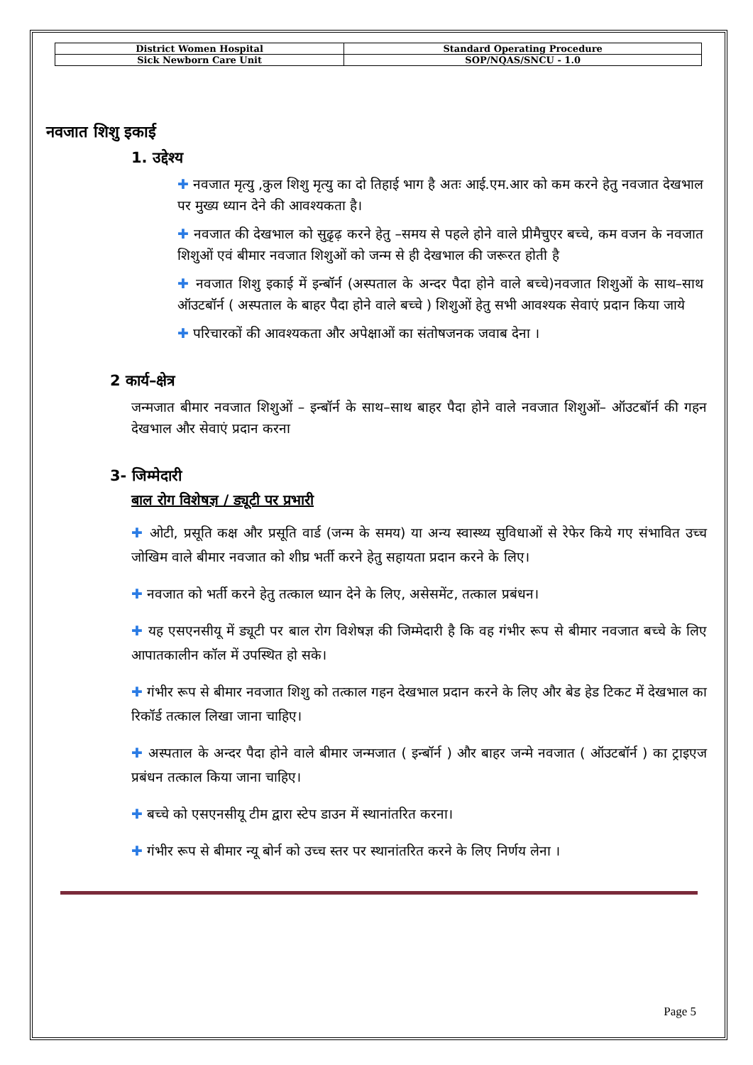| District Women Hospital | Standard Operating Procedure |
| Sick Newborn Care Unit | SOP/NQAS/SNCU - 1.0 |
नवजात शिशु इकाई
1. उद्देश्य
✚ नवजात मृत्यु ,कुल शिशु मृत्यु का दो तिहाई भाग है अतः आई.एम.आर को कम करने हेतु नवजात देखभाल पर मुख्य ध्यान देने की आवश्यकता है।
✚ नवजात की देखभाल को सुढ़ृढ़ करने हेतु –समय से पहले होने वाले प्रीमैचुएर बच्चे, कम वजन के नवजात शिशुओं एवं बीमार नवजात शिशुओं को जन्म से ही देखभाल की जरूरत होती है
✚ नवजात शिशु इकाई में इन्बॉर्न (अस्पताल के अन्दर पैदा होने वाले बच्चे)नवजात शिशुओं के साथ–साथ ऑउटबॉर्न ( अस्पताल के बाहर पैदा होने वाले बच्चे ) शिशुओं हेतु सभी आवश्यक सेवाएं प्रदान किया जाये
✚ परिचारकों की आवश्यकता और अपेक्षाओं का संतोषजनक जवाब देना ।
2 कार्य–क्षेत्र
जन्मजात बीमार नवजात शिशुओं – इन्बॉर्न के साथ–साथ बाहर पैदा होने वाले नवजात शिशुओं– ऑउटबॉर्न की गहन देखभाल और सेवाएं प्रदान करना
3- जिम्मेदारी
बाल रोग विशेषज्ञ / ड्यूटी पर प्रभारी
✚ ओटी, प्रसूति कक्ष और प्रसूति वार्ड (जन्म के समय) या अन्य स्वास्थ्य सुविधाओं से रेफेर किये गए संभावित उच्च जोखिम वाले बीमार नवजात को शीघ्र भर्ती करने हेतु सहायता प्रदान करने के लिए।
✚ नवजात को भर्ती करने हेतु तत्काल ध्यान देने के लिए, असेसमेंट, तत्काल प्रबंधन।
✚ यह एसएनसीयू में ड्यूटी पर बाल रोग विशेषज्ञ की जिम्मेदारी है कि वह गंभीर रूप से बीमार नवजात बच्चे के लिए आपातकालीन कॉल में उपस्थित हो सके।
✚ गंभीर रूप से बीमार नवजात शिशु को तत्काल गहन देखभाल प्रदान करने के लिए और बेड हेड टिकट में देखभाल का रिकॉर्ड तत्काल लिखा जाना चाहिए।
✚ अस्पताल के अन्दर पैदा होने वाले बीमार जन्मजात ( इन्बॉर्न ) और बाहर जन्मे नवजात ( ऑउटबॉर्न ) का ट्राइएज प्रबंधन तत्काल किया जाना चाहिए।
✚ बच्चे को एसएनसीयू टीम द्वारा स्टेप डाउन में स्थानांतरित करना।
✚ गंभीर रूप से बीमार न्यू बोर्न को उच्च स्तर पर स्थानांतरित करने के लिए निर्णय लेना ।
Page 5